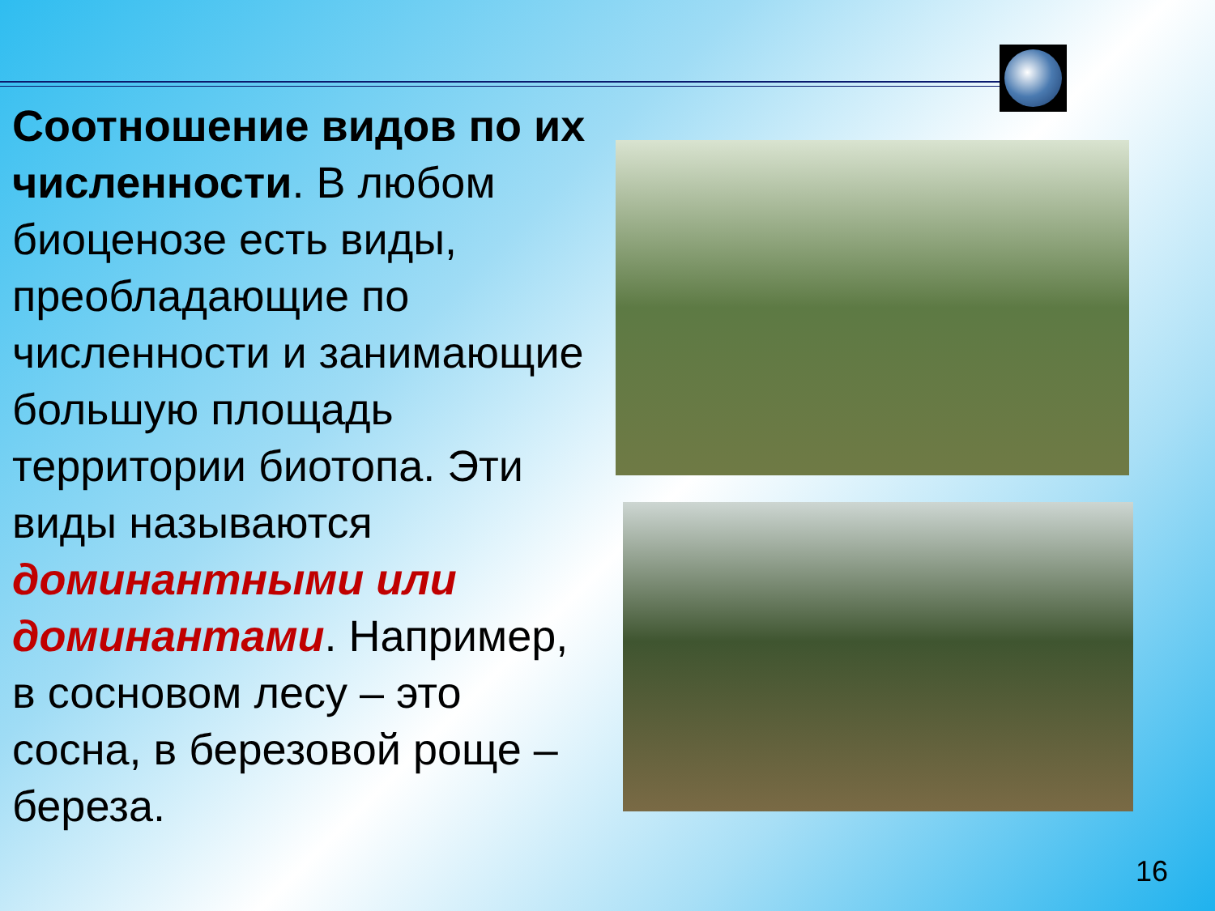Соотношение видов по их численности. В любом биоценозе есть виды, преобладающие по численности и занимающие большую площадь территории биотопа. Эти виды называются доминантными или доминантами. Например, в сосновом лесу – это сосна, в березовой роще – береза.
16